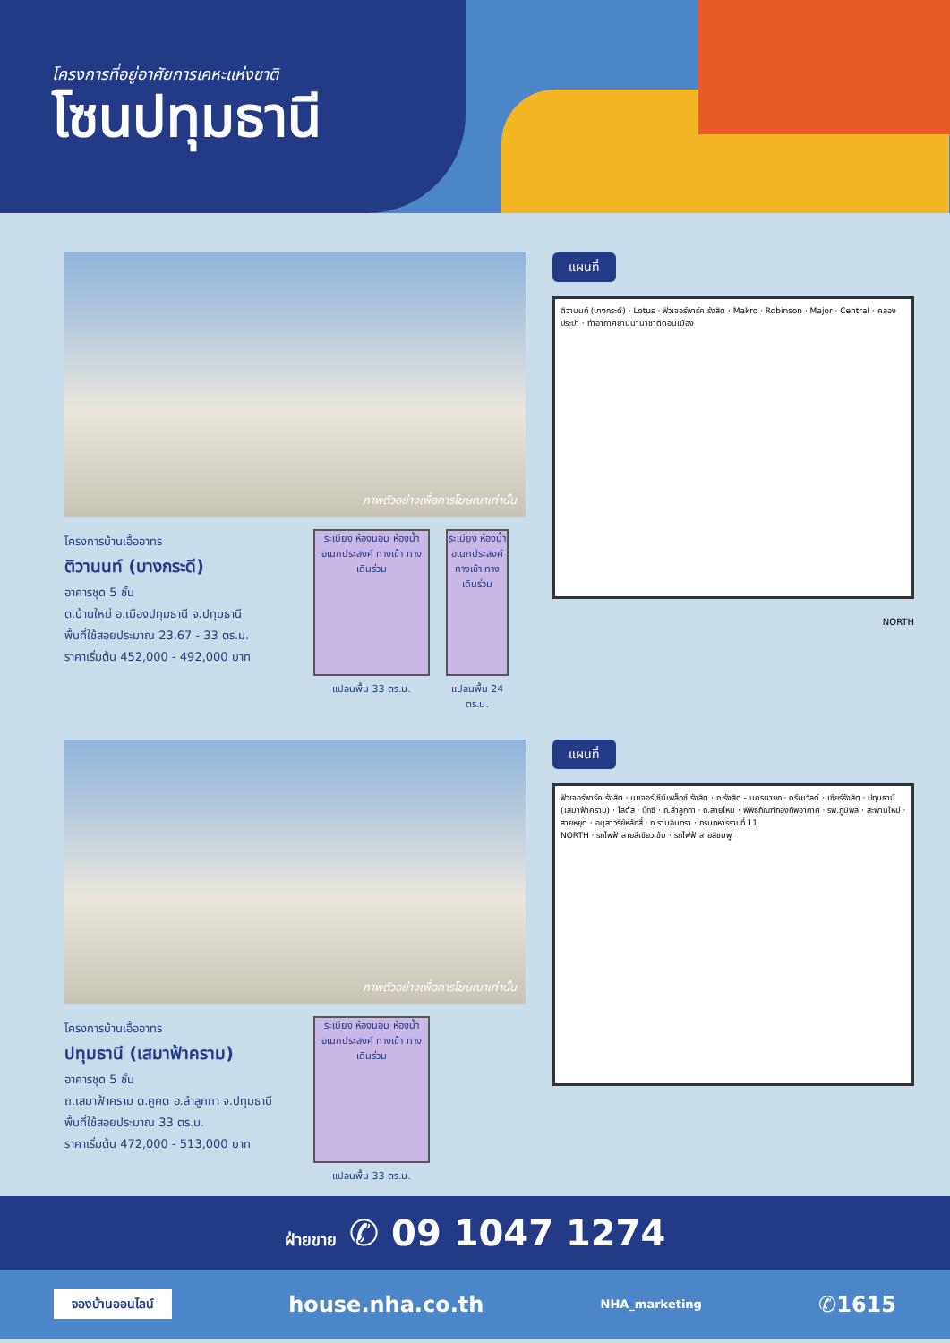โครงการที่อยู่อาศัยการเคหะแห่งชาติ
โซนปทุมธานี
ภาพตัวอย่างเพื่อการโฆษณาเท่านั้น
โครงการบ้านเอื้ออาทร
ติวานนท์ (บางกระดี)
อาคารชุด 5 ชั้น
ต.บ้านใหม่ อ.เมืองปทุมธานี จ.ปทุมธานี
พื้นที่ใช้สอยประมาณ 23.67 - 33 ตร.ม.
ราคาเริ่มต้น 452,000 - 492,000 บาท
ระเบียง ห้องนอน ห้องน้ำ อเนกประสงค์ ทางเข้า ทางเดินร่วม
แปลนพื้น 33 ตร.ม.
ระเบียง ห้องน้ำ อเนกประสงค์ ทางเข้า ทางเดินร่วม
แปลนพื้น 24 ตร.ม.
แผนที่
ติวานนท์ (บางกระดี) · Lotus · ฟิวเจอร์พาร์ค รังสิต · Makro · Robinson · Major · Central · คลองประปา · ท่าอากาศยานนานาชาติดอนเมือง
NORTH
ภาพตัวอย่างเพื่อการโฆษณาเท่านั้น
โครงการบ้านเอื้ออาทร
ปทุมธานี (เสมาฟ้าคราม)
อาคารชุด 5 ชั้น
ถ.เสมาฟ้าคราม ต.คูคต อ.ลำลูกกา จ.ปทุมธานี
พื้นที่ใช้สอยประมาณ 33 ตร.ม.
ราคาเริ่มต้น 472,000 - 513,000 บาท
ระเบียง ห้องนอน ห้องน้ำ อเนกประสงค์ ทางเข้า ทางเดินร่วม
แปลนพื้น 33 ตร.ม.
แผนที่
ฟิวเจอร์พาร์ค รังสิต · เมเจอร์ ซีนีเพล็กซ์ รังสิต · ถ.รังสิต - นครนายก · ดรีมเวิลด์ · เซียร์รังสิต · ปทุมธานี (เสมาฟ้าคราม) · โลตัส · บิ๊กซี · ถ.ลำลูกกา · ถ.สายไหม · พิพิธภัณฑ์กองทัพอากาศ · รพ.ภูมิพล · สะพานใหม่ · สายหยุด · อนุสาวรีย์หลักสี่ · ถ.รามอินทรา · กรมทหารราบที่ 11
NORTH · รถไฟฟ้าสายสีเขียวเข้ม · รถไฟฟ้าสายสีชมพู
ฝ่ายขาย ✆ 09 1047 1274
จองบ้านออนไลน์ house.nha.co.th NHA_marketing ✆1615